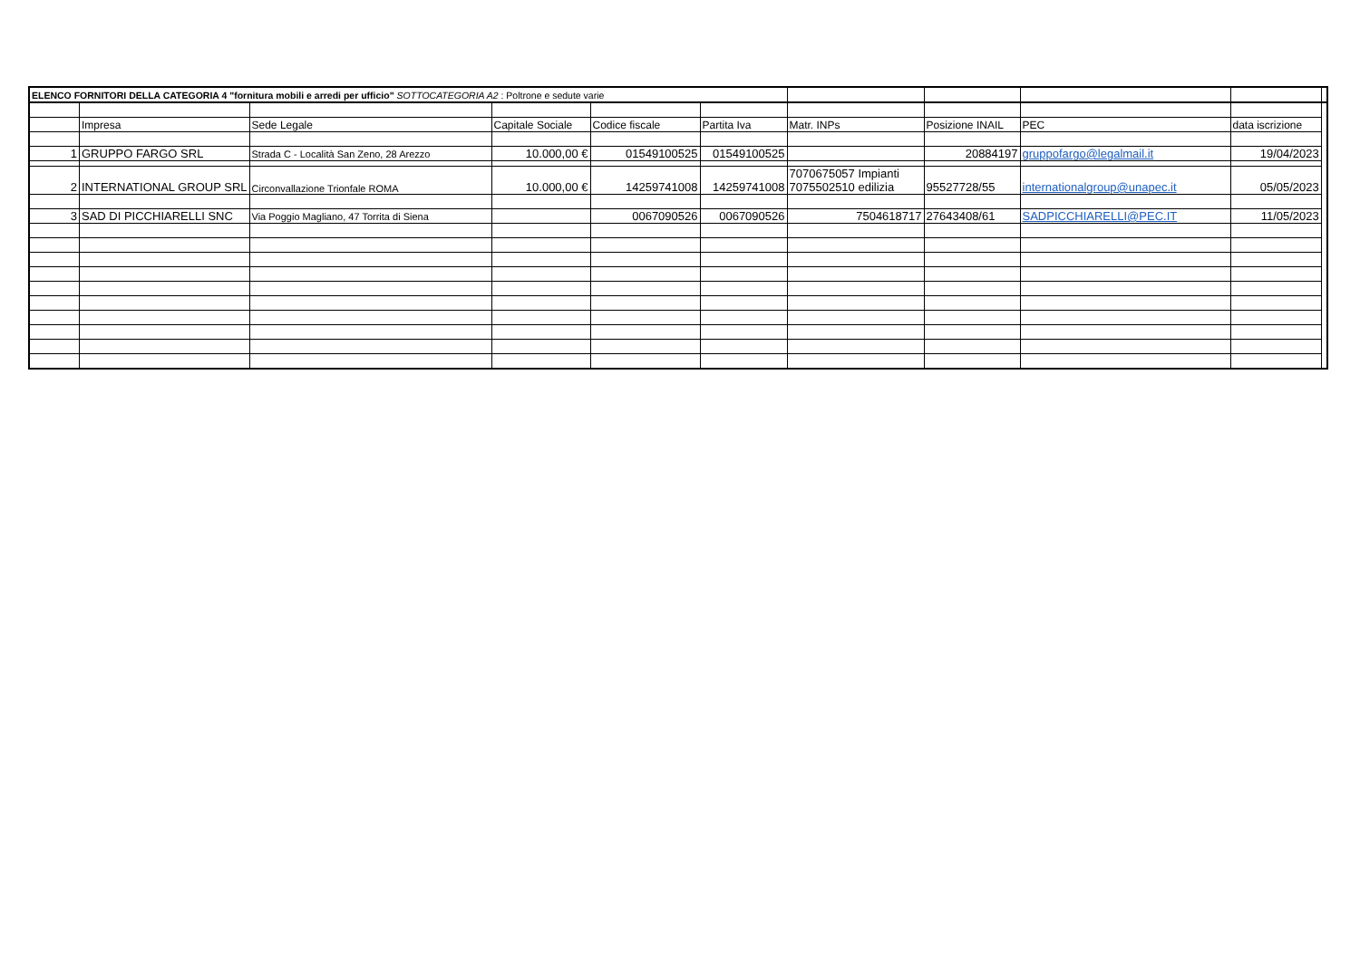| ELENCO FORNITORI DELLA CATEGORIA 4 "fornitura mobili e arredi per ufficio" SOTTOCATEGORIA A2 : Poltrone e sedute varie | | | | | | | | | | |
| | Impresa | Sede Legale | Capitale Sociale | Codice fiscale | Partita Iva | Matr. INPs | Posizione INAIL | PEC | data iscrizione | |
| 1 | GRUPPO FARGO SRL | Strada C - Località San Zeno, 28 Arezzo | 10.000,00 € | 01549100525 | 01549100525 | | 20884197 | gruppofargo@legalmail.it | 19/04/2023 | |
| 2 | INTERNATIONAL GROUP SRL | Circonvallazione Trionfale ROMA | 10.000,00 € | 14259741008 | 14259741008 | 7070675057 Impianti 7075502510 edilizia | 95527728/55 | internationalgroup@unapec.it | 05/05/2023 | |
| 3 | SAD DI PICCHIARELLI SNC | Via Poggio Magliano, 47 Torrita di Siena | | 0067090526 | 0067090526 | 7504618717 | 27643408/61 | SADPICCHIARELLI@PEC.IT | 11/05/2023 | |